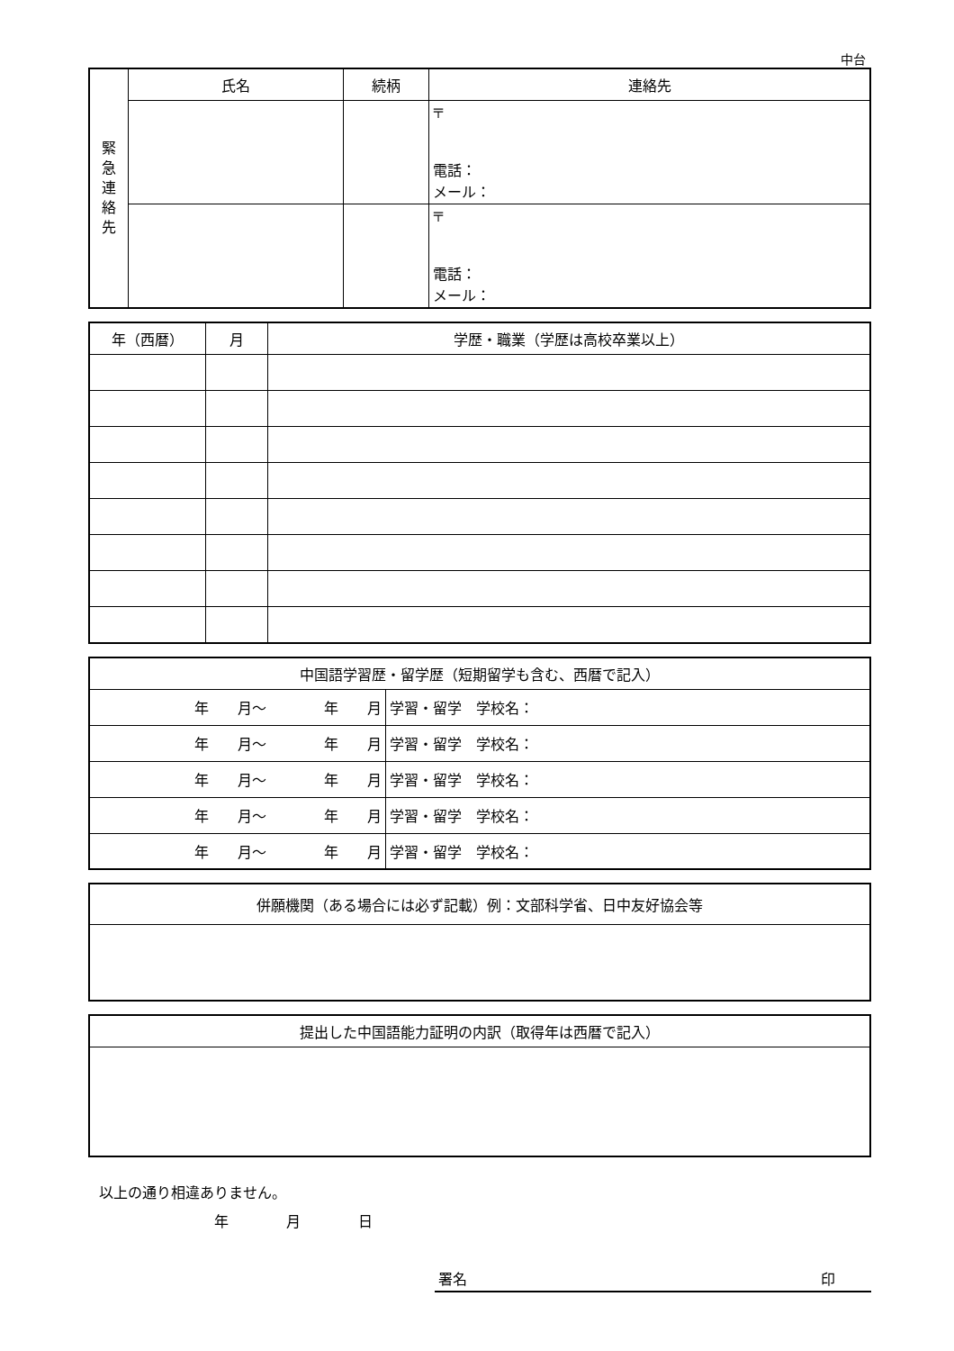中台
| 緊 急 連 絡 先 | 氏名 | 続柄 | 連絡先 |
| | | | 〒 電話： メール： |
| | | | 〒 電話： メール： |
| 年（西暦） | 月 | 学歴・職業（学歴は高校卒業以上） |
| --- | --- | --- |
| 中国語学習歴・留学歴（短期留学も含む、西暦で記入） | |
| --- | --- |
| 年 月～ 年 月 | 学習・留学 学校名： |
| 年 月～ 年 月 | 学習・留学 学校名： |
| 年 月～ 年 月 | 学習・留学 学校名： |
| 年 月～ 年 月 | 学習・留学 学校名： |
| 年 月～ 年 月 | 学習・留学 学校名： |
| 併願機関（ある場合には必ず記載）例：文部科学省、日中友好協会等 |
| --- |
| 提出した中国語能力証明の内訳（取得年は西暦で記入） |
| --- |
以上の通り相違ありません。
年　　　　月　　　　日
署名 印